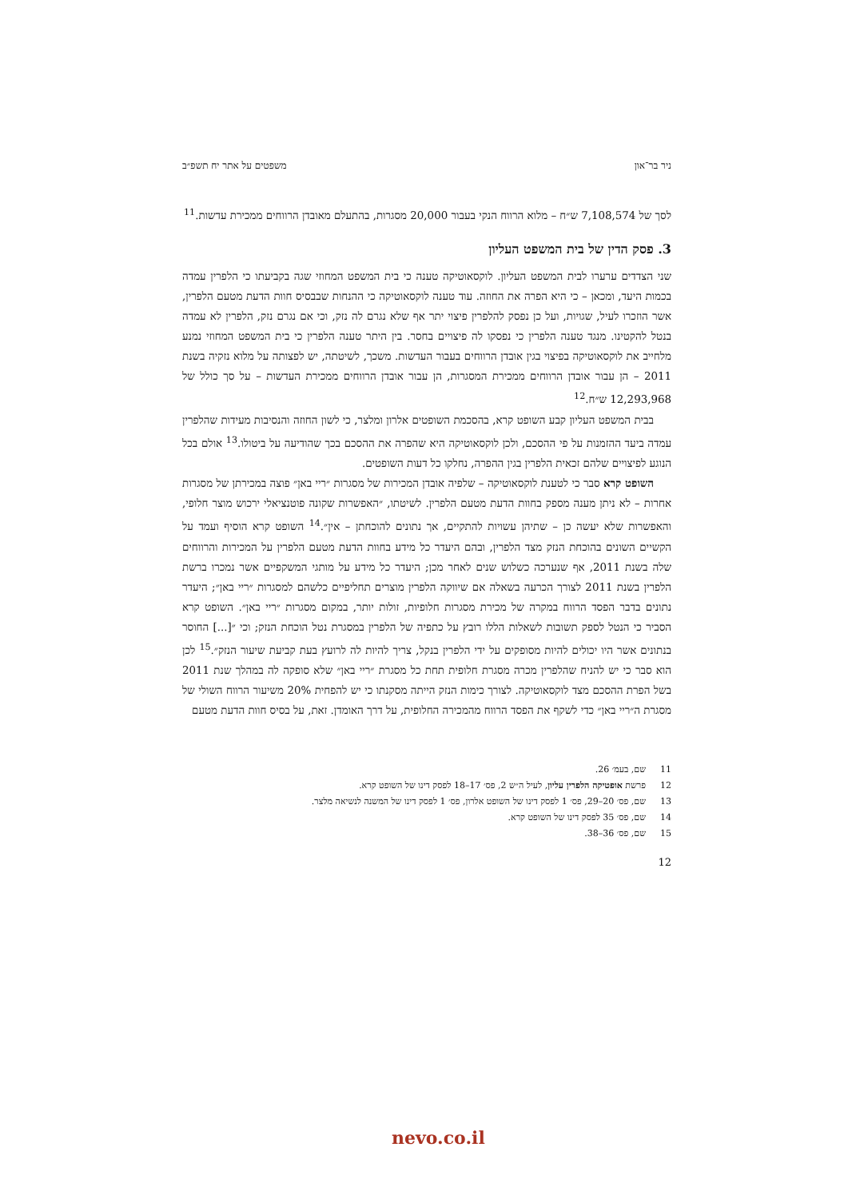ניר בר־און משפטים על אתר יח תשפ״ב
לסך של 7,108,574 ש״ח – מלוא הרווח הנקי בעבור 20,000 מסגרות, בהתעלם מאובדן הרווחים ממכירת עדשות.<sup>11</sup>
3. פסק הדין של בית המשפט העליון
שני הצדדים ערערו לבית המשפט העליון. לוקסאוטיקה טענה כי בית המשפט המחוזי שגה בקביעתו כי הלפרין עמדה בכמות היעד, ומכאן – כי היא הפרה את החוזה. עוד טענה לוקסאוטיקה כי ההנחות שבבסיס חוות הדעת מטעם הלפרין, אשר הוזכרו לעיל, שגויות, ועל כן נפסק להלפרין פיצוי יתר אף שלא נגרם לה נזק, וכי אם נגרם נזק, הלפרין לא עמדה בנטל להקטינו. מנגד טענה הלפרין כי נפסקו לה פיצויים בחסר. בין היתר טענה הלפרין כי בית המשפט המחוזי נמנע מלחייב את לוקסאוטיקה בפיצוי בגין אובדן הרווחים בעבור העדשות. משכך, לשיטתה, יש לפצותה על מלוא נזקיה בשנת 2011 – הן עבור אובדן הרווחים ממכירת המסגרות, הן עבור אובדן הרווחים ממכירת העדשות – על סך כולל של 12,293,968 ש״ח.<sup>12</sup>
בבית המשפט העליון קבע השופט קרא, בהסכמת השופטים אלרון ומלצר, כי לשון החוזה והנסיבות מעידות שהלפרין עמדה ביעד ההזמנות על פי ההסכם, ולכן לוקסאוטיקה היא שהפרה את ההסכם בכך שהודיעה על ביטולו.<sup>13</sup> אולם בכל הנוגע לפיצויים שלהם זכאית הלפרין בגין ההפרה, נחלקו כל דעות השופטים.
השופט קרא סבר כי לטענת לוקסאוטיקה – שלפיה אובדן המכירות של מסגרות ״ריי באן״ פוצה במכירתן של מסגרות אחרות – לא ניתן מענה מספק בחוות הדעת מטעם הלפרין. לשיטתו, ״האפשרות שקונה פוטנציאלי ירכוש מוצר חלופי, והאפשרות שלא יעשה כן – שתיהן עשויות להתקיים, אך נתונים להוכחתן – אין״.<sup>14</sup> השופט קרא הוסיף ועמד על הקשיים השונים בהוכחת הנזק מצד הלפרין, ובהם היעדר כל מידע בחוות הדעת מטעם הלפרין על המכירות והרווחים שלה בשנת 2011, אף שנערכה כשלוש שנים לאחר מכן; היעדר כל מידע על מותגי המשקפיים אשר נמכרו ברשת הלפרין בשנת 2011 לצורך הכרעה בשאלה אם שיווקה הלפרין מוצרים תחליפיים כלשהם למסגרות ״ריי באן״; היעדר נתונים בדבר הפסד הרווח במקרה של מכירת מסגרות חלופיות, זולות יותר, במקום מסגרות ״ריי באן״. השופט קרא הסביר כי הנטל לספק תשובות לשאלות הללו רובץ על כתפיה של הלפרין במסגרת נטל הוכחת הנזק; וכי ״[...] החוסר בנתונים אשר היו יכולים להיות מסופקים על ידי הלפרין בנקל, צריך להיות לה לרועץ בעת קביעת שיעור הנזק״.<sup>15</sup> לכן הוא סבר כי יש להניח שהלפרין מכרה מסגרת חלופית תחת כל מסגרת ״ריי באן״ שלא סופקה לה במהלך שנת 2011 בשל הפרת ההסכם מצד לוקסאוטיקה. לצורך כימות הנזק הייתה מסקנתו כי יש להפחית 20% משיעור הרווח השולי של מסגרת ה״ריי באן״ כדי לשקף את הפסד הרווח מהמכירה החלופית, על דרך האומדן. זאת, על בסיס חוות הדעת מטעם
11 שם, בעמ׳ 26.
12 פרשת אופטיקה הלפרין עליון, לעיל ה״ש 2, פס׳ 17–18 לפסק דינו של השופט קרא.
13 שם, פס׳ 20–29, פס׳ 1 לפסק דינו של השופט אלרון, פס׳ 1 לפסק דינו של המשנה לנשיאה מלצר.
14 שם, פס׳ 35 לפסק דינו של השופט קרא.
15 שם, פס׳ 36–38.
12
nevo.co.il